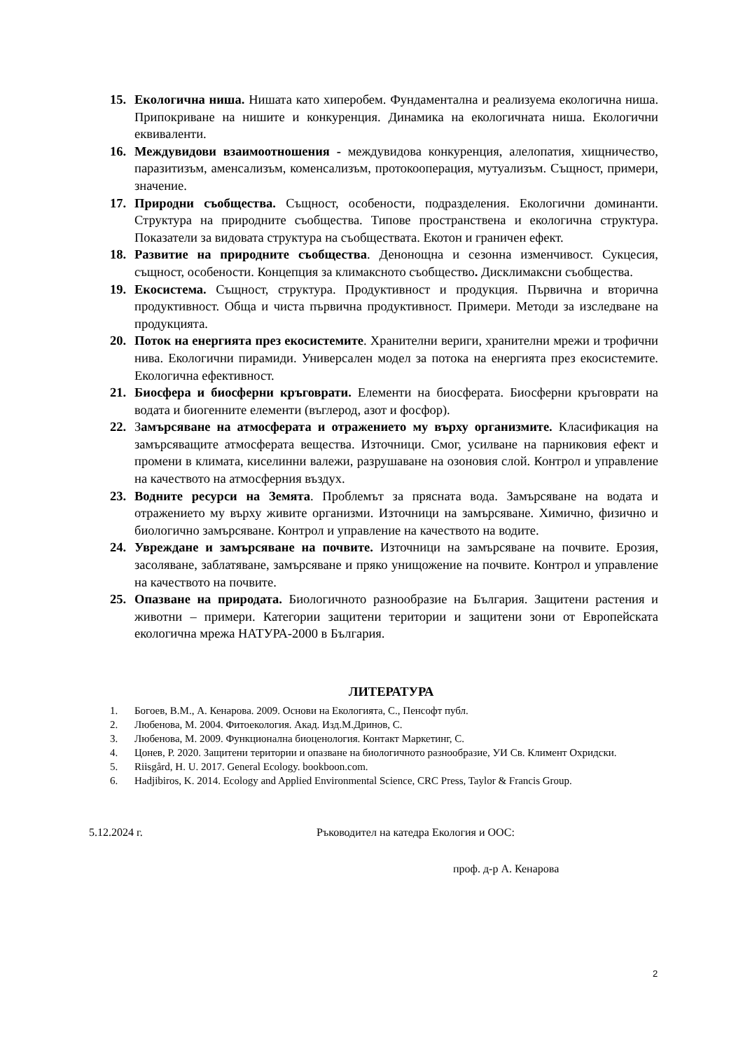15. Екологична ниша. Нишата като хиперобем. Фундаментална и реализуема екологична ниша. Припокриване на нишите и конкуренция. Динамика на екологичната ниша. Екологични еквиваленти.
16. Междувидови взаимоотношения - междувидова конкуренция, алелопатия, хищничество, паразитизъм, аменсализъм, коменсализъм, протокооперация, мутуализъм. Същност, примери, значение.
17. Природни съобщества. Същност, особености, подразделения. Екологични доминанти. Структура на природните съобщества. Типове пространствена и екологична структура. Показатели за видовата структура на съобществата. Екотон и граничен ефект.
18. Развитие на природните съобщества. Денонощна и сезонна изменчивост. Сукцесия, същност, особености. Концепция за климаксното съобщество. Дисклимаксни съобщества.
19. Екосистема. Същност, структура. Продуктивност и продукция. Първична и вторична продуктивност. Обща и чиста първична продуктивност. Примери. Методи за изследване на продукцията.
20. Поток на енергията през екосистемите. Хранителни вериги, хранителни мрежи и трофични нива. Екологични пирамиди. Универсален модел за потока на енергията през екосистемите. Екологична ефективност.
21. Биосфера и биосферни кръговрати. Елементи на биосферата. Биосферни кръговрати на водата и биогенните елементи (въглерод, азот и фосфор).
22. Замърсяване на атмосферата и отражението му върху организмите. Класификация на замърсяващите атмосферата вещества. Източници. Смог, усилване на парниковия ефект и промени в климата, киселинни валежи, разрушаване на озоновия слой. Контрол и управление на качеството на атмосферния въздух.
23. Водните ресурси на Земята. Проблемът за прясната вода. Замърсяване на водата и отражението му върху живите организми. Източници на замърсяване. Химично, физично и биологично замърсяване. Контрол и управление на качеството на водите.
24. Увреждане и замърсяване на почвите. Източници на замърсяване на почвите. Ерозия, засоляване, заблатяване, замърсяване и пряко унищожение на почвите. Контрол и управление на качеството на почвите.
25. Опазване на природата. Биологичното разнообразие на България. Защитени растения и животни – примери. Категории защитени територии и защитени зони от Европейската екологична мрежа НАТУРА-2000 в България.
ЛИТЕРАТУРА
1. Богоев, В.М., А. Кенарова. 2009. Основи на Екологията, С., Пенсофт публ.
2. Любенова, М. 2004. Фитоекология. Акад. Изд.М.Дринов, С.
3. Любенова, М. 2009. Функционална биоценология. Контакт Маркетинг, С.
4. Цонев, Р. 2020. Защитени територии и опазване на биологичното разнообразие, УИ Св. Климент Охридски.
5. Riisgård, H. U. 2017. General Ecology. bookboon.com.
6. Hadjibiros, K. 2014. Ecology and Applied Environmental Science, CRC Press, Taylor & Francis Group.
5.12.2024 г. Ръководител на катедра Екология и ООС:
проф. д-р А. Кенарова
2